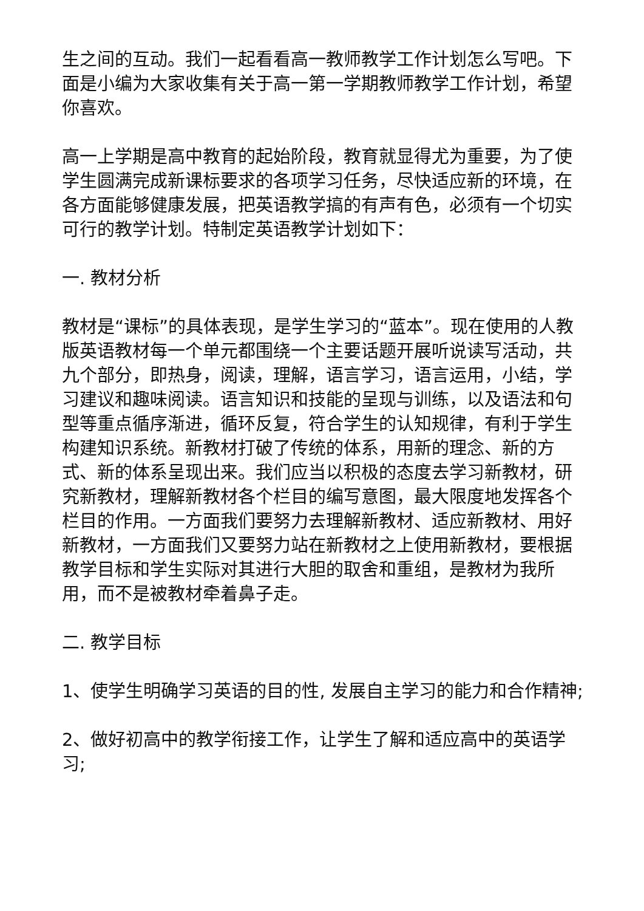生之间的互动。我们一起看看高一教师教学工作计划怎么写吧。下面是小编为大家收集有关于高一第一学期教师教学工作计划，希望你喜欢。
高一上学期是高中教育的起始阶段，教育就显得尤为重要，为了使学生圆满完成新课标要求的各项学习任务，尽快适应新的环境，在各方面能够健康发展，把英语教学搞的有声有色，必须有一个切实可行的教学计划。特制定英语教学计划如下：
一. 教材分析
教材是“课标”的具体表现，是学生学习的“蓝本”。现在使用的人教版英语教材每一个单元都围绕一个主要话题开展听说读写活动，共九个部分，即热身，阅读，理解，语言学习，语言运用，小结，学习建议和趣味阅读。语言知识和技能的呈现与训练，以及语法和句型等重点循序渐进，循环反复，符合学生的认知规律，有利于学生构建知识系统。新教材打破了传统的体系，用新的理念、新的方式、新的体系呈现出来。我们应当以积极的态度去学习新教材，研究新教材，理解新教材各个栏目的编写意图，最大限度地发挥各个栏目的作用。一方面我们要努力去理解新教材、适应新教材、用好新教材，一方面我们又要努力站在新教材之上使用新教材，要根据教学目标和学生实际对其进行大胆的取舍和重组，是教材为我所用，而不是被教材牵着鼻子走。
二. 教学目标
1、使学生明确学习英语的目的性, 发展自主学习的能力和合作精神;
2、做好初高中的教学衔接工作，让学生了解和适应高中的英语学习;